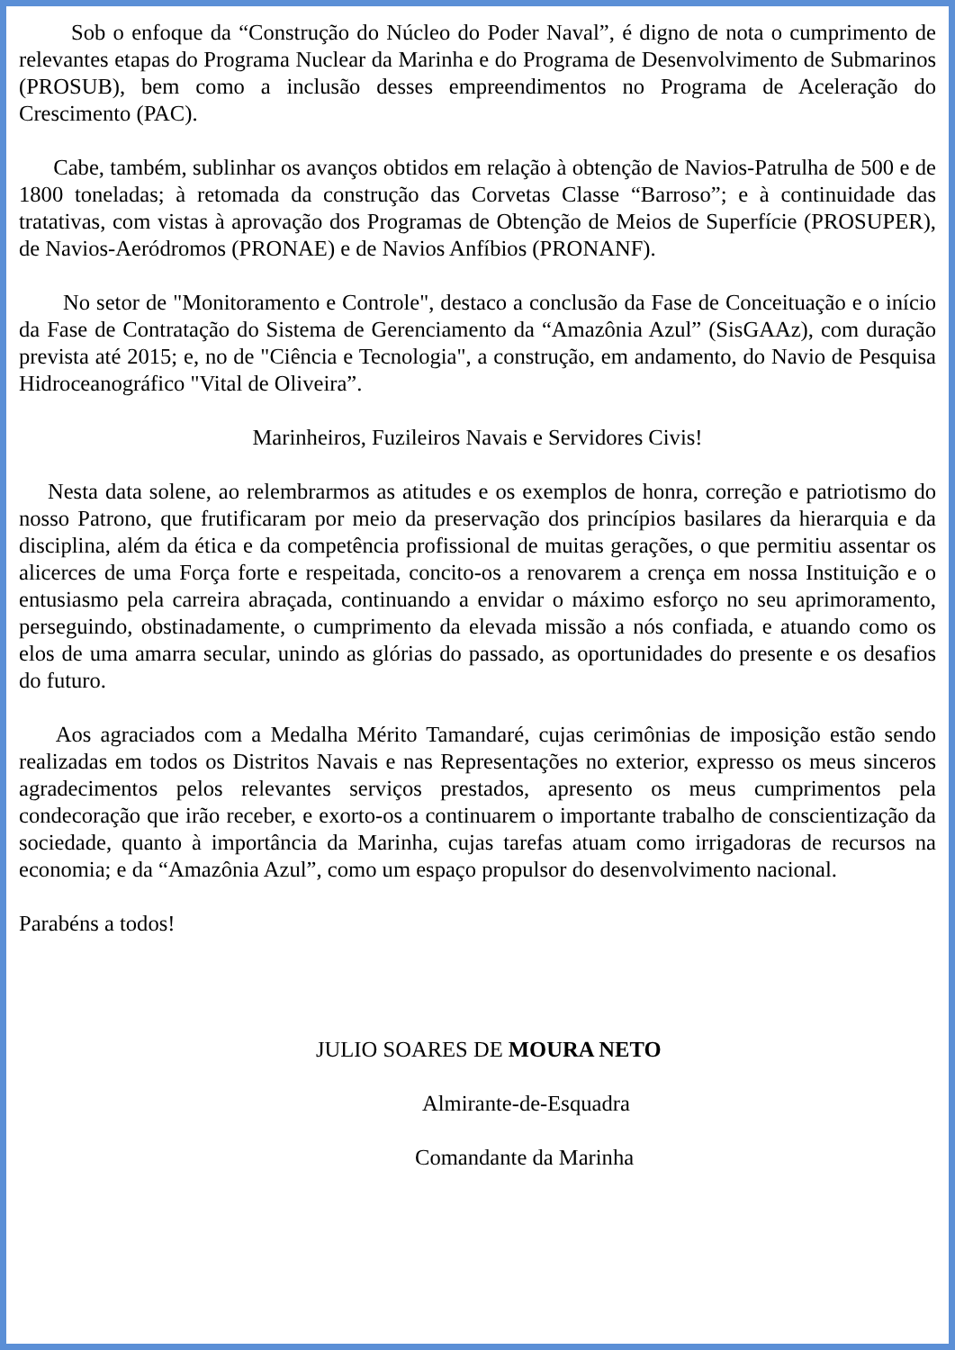Sob o enfoque da “Construção do Núcleo do Poder Naval”, é digno de nota o cumprimento de relevantes etapas do Programa Nuclear da Marinha e do Programa de Desenvolvimento de Submarinos (PROSUB), bem como a inclusão desses empreendimentos no Programa de Aceleração do Crescimento (PAC).
Cabe, também, sublinhar os avanços obtidos em relação à obtenção de Navios-Patrulha de 500 e de 1800 toneladas; à retomada da construção das Corvetas Classe “Barroso”; e à continuidade das tratativas, com vistas à aprovação dos Programas de Obtenção de Meios de Superfície (PROSUPER), de Navios-Aeródromos (PRONAE) e de Navios Anfíbios (PRONANF).
No setor de "Monitoramento e Controle", destaco a conclusão da Fase de Conceituação e o início da Fase de Contratação do Sistema de Gerenciamento da “Amazônia Azul” (SisGAAz), com duração prevista até 2015; e, no de "Ciência e Tecnologia", a construção, em andamento, do Navio de Pesquisa Hidroceanográfico "Vital de Oliveira”.
Marinheiros, Fuzileiros Navais e Servidores Civis!
Nesta data solene, ao relembrarmos as atitudes e os exemplos de honra, correção e patriotismo do nosso Patrono, que frutificaram por meio da preservação dos princípios basilares da hierarquia e da disciplina, além da ética e da competência profissional de muitas gerações, o que permitiu assentar os alicerces de uma Força forte e respeitada, concito-os a renovarem a crença em nossa Instituição e o entusiasmo pela carreira abraçada, continuando a envidar o máximo esforço no seu aprimoramento, perseguindo, obstinadamente, o cumprimento da elevada missão a nós confiada, e atuando como os elos de uma amarra secular, unindo as glórias do passado, as oportunidades do presente e os desafios do futuro.
Aos agraciados com a Medalha Mérito Tamandaré, cujas cerimônias de imposição estão sendo realizadas em todos os Distritos Navais e nas Representações no exterior, expresso os meus sinceros agradecimentos pelos relevantes serviços prestados, apresento os meus cumprimentos pela condecoração que irão receber, e exorto-os a continuarem o importante trabalho de conscientização da sociedade, quanto à importância da Marinha, cujas tarefas atuam como irrigadoras de recursos na economia; e da “Amazônia Azul”, como um espaço propulsor do desenvolvimento nacional.
Parabéns a todos!
JULIO SOARES DE MOURA NETO
Almirante-de-Esquadra
Comandante da Marinha